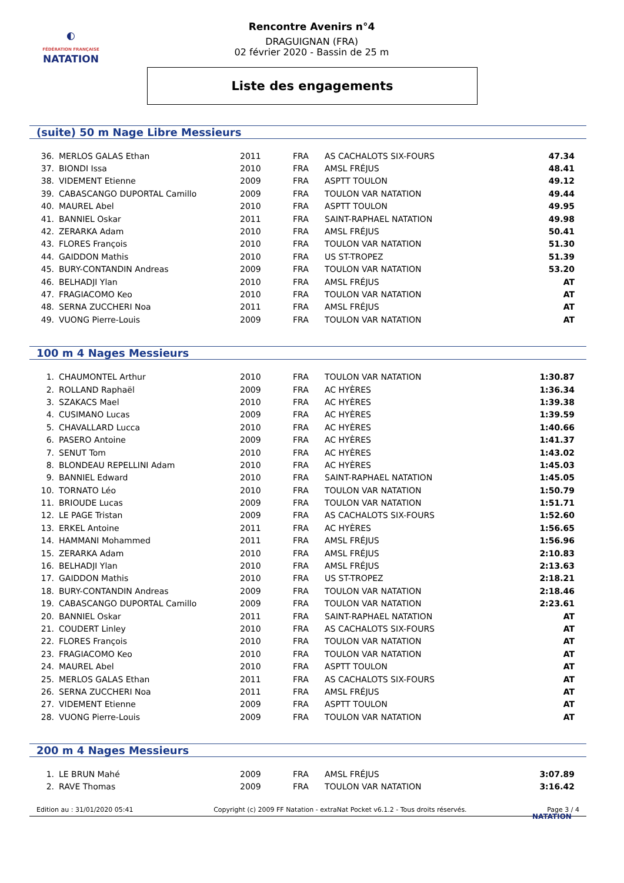◐
FÉDÉRATION FRANÇAISE
NATATION
Rencontre Avenirs n°4
DRAGUIGNAN (FRA)
02 février 2020 - Bassin de 25 m
Liste des engagements
(suite) 50 m Nage Libre Messieurs
| 36. | MERLOS GALAS Ethan | 2011 | FRA | AS CACHALOTS SIX-FOURS | 47.34 |
| 37. | BIONDI Issa | 2010 | FRA | AMSL FRÉJUS | 48.41 |
| 38. | VIDEMENT Etienne | 2009 | FRA | ASPTT TOULON | 49.12 |
| 39. | CABASCANGO DUPORTAL Camillo | 2009 | FRA | TOULON VAR NATATION | 49.44 |
| 40. | MAUREL Abel | 2010 | FRA | ASPTT TOULON | 49.95 |
| 41. | BANNIEL Oskar | 2011 | FRA | SAINT-RAPHAEL NATATION | 49.98 |
| 42. | ZERARKA Adam | 2010 | FRA | AMSL FRÉJUS | 50.41 |
| 43. | FLORES François | 2010 | FRA | TOULON VAR NATATION | 51.30 |
| 44. | GAIDDON Mathis | 2010 | FRA | US ST-TROPEZ | 51.39 |
| 45. | BURY-CONTANDIN Andreas | 2009 | FRA | TOULON VAR NATATION | 53.20 |
| 46. | BELHADJI Ylan | 2010 | FRA | AMSL FRÉJUS | AT |
| 47. | FRAGIACOMO Keo | 2010 | FRA | TOULON VAR NATATION | AT |
| 48. | SERNA ZUCCHERI Noa | 2011 | FRA | AMSL FRÉJUS | AT |
| 49. | VUONG Pierre-Louis | 2009 | FRA | TOULON VAR NATATION | AT |
100 m 4 Nages Messieurs
| 1. | CHAUMONTEL Arthur | 2010 | FRA | TOULON VAR NATATION | 1:30.87 |
| 2. | ROLLAND Raphaël | 2009 | FRA | AC HYÈRES | 1:36.34 |
| 3. | SZAKACS Mael | 2010 | FRA | AC HYÈRES | 1:39.38 |
| 4. | CUSIMANO Lucas | 2009 | FRA | AC HYÈRES | 1:39.59 |
| 5. | CHAVALLARD Lucca | 2010 | FRA | AC HYÈRES | 1:40.66 |
| 6. | PASERO Antoine | 2009 | FRA | AC HYÈRES | 1:41.37 |
| 7. | SENUT Tom | 2010 | FRA | AC HYÈRES | 1:43.02 |
| 8. | BLONDEAU REPELLINI Adam | 2010 | FRA | AC HYÈRES | 1:45.03 |
| 9. | BANNIEL Edward | 2010 | FRA | SAINT-RAPHAEL NATATION | 1:45.05 |
| 10. | TORNATO Léo | 2010 | FRA | TOULON VAR NATATION | 1:50.79 |
| 11. | BRIOUDE Lucas | 2009 | FRA | TOULON VAR NATATION | 1:51.71 |
| 12. | LE PAGE Tristan | 2009 | FRA | AS CACHALOTS SIX-FOURS | 1:52.60 |
| 13. | ERKEL Antoine | 2011 | FRA | AC HYÈRES | 1:56.65 |
| 14. | HAMMANI Mohammed | 2011 | FRA | AMSL FRÉJUS | 1:56.96 |
| 15. | ZERARKA Adam | 2010 | FRA | AMSL FRÉJUS | 2:10.83 |
| 16. | BELHADJI Ylan | 2010 | FRA | AMSL FRÉJUS | 2:13.63 |
| 17. | GAIDDON Mathis | 2010 | FRA | US ST-TROPEZ | 2:18.21 |
| 18. | BURY-CONTANDIN Andreas | 2009 | FRA | TOULON VAR NATATION | 2:18.46 |
| 19. | CABASCANGO DUPORTAL Camillo | 2009 | FRA | TOULON VAR NATATION | 2:23.61 |
| 20. | BANNIEL Oskar | 2011 | FRA | SAINT-RAPHAEL NATATION | AT |
| 21. | COUDERT Linley | 2010 | FRA | AS CACHALOTS SIX-FOURS | AT |
| 22. | FLORES François | 2010 | FRA | TOULON VAR NATATION | AT |
| 23. | FRAGIACOMO Keo | 2010 | FRA | TOULON VAR NATATION | AT |
| 24. | MAUREL Abel | 2010 | FRA | ASPTT TOULON | AT |
| 25. | MERLOS GALAS Ethan | 2011 | FRA | AS CACHALOTS SIX-FOURS | AT |
| 26. | SERNA ZUCCHERI Noa | 2011 | FRA | AMSL FRÉJUS | AT |
| 27. | VIDEMENT Etienne | 2009 | FRA | ASPTT TOULON | AT |
| 28. | VUONG Pierre-Louis | 2009 | FRA | TOULON VAR NATATION | AT |
200 m 4 Nages Messieurs
| 1. | LE BRUN Mahé | 2009 | FRA | AMSL FRÉJUS | 3:07.89 |
| 2. | RAVE Thomas | 2009 | FRA | TOULON VAR NATATION | 3:16.42 |
Edition au : 31/01/2020 05:41 Copyright (c) 2009 FF Natation - extraNat Pocket v6.1.2 - Tous droits réservés. Page 3 / 4
NATATION